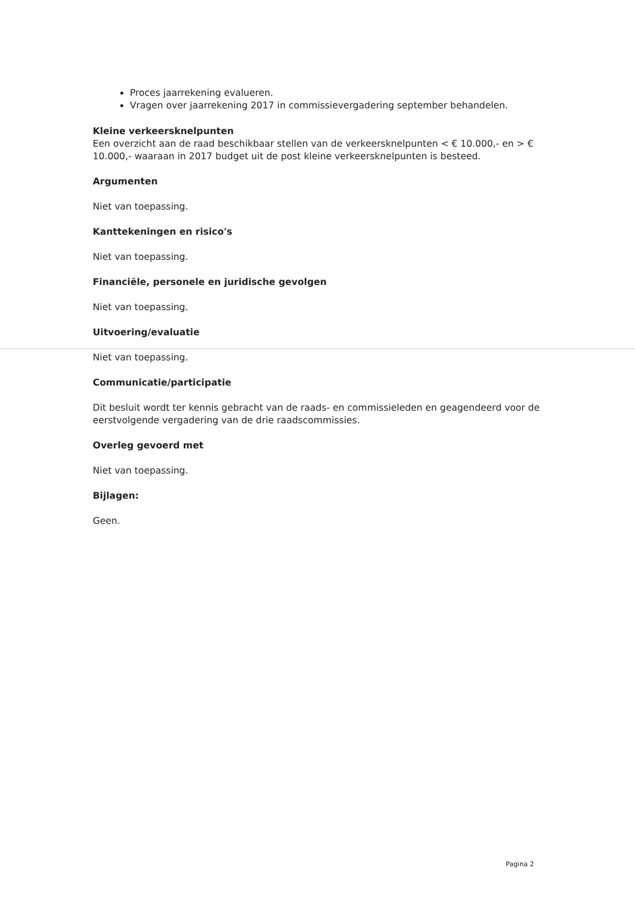Proces jaarrekening evalueren.
Vragen over jaarrekening 2017 in commissievergadering september behandelen.
Kleine verkeersknelpunten
Een overzicht aan de raad beschikbaar stellen van de verkeersknelpunten < € 10.000,- en > € 10.000,- waaraan in 2017 budget uit de post kleine verkeersknelpunten is besteed.
Argumenten
Niet van toepassing.
Kanttekeningen en risico's
Niet van toepassing.
Financiële, personele en juridische gevolgen
Niet van toepassing.
Uitvoering/evaluatie
Niet van toepassing.
Communicatie/participatie
Dit besluit wordt ter kennis gebracht van de raads- en commissieleden en geagendeerd voor de eerstvolgende vergadering van de drie raadscommissies.
Overleg gevoerd met
Niet van toepassing.
Bijlagen:
Geen.
Pagina 2